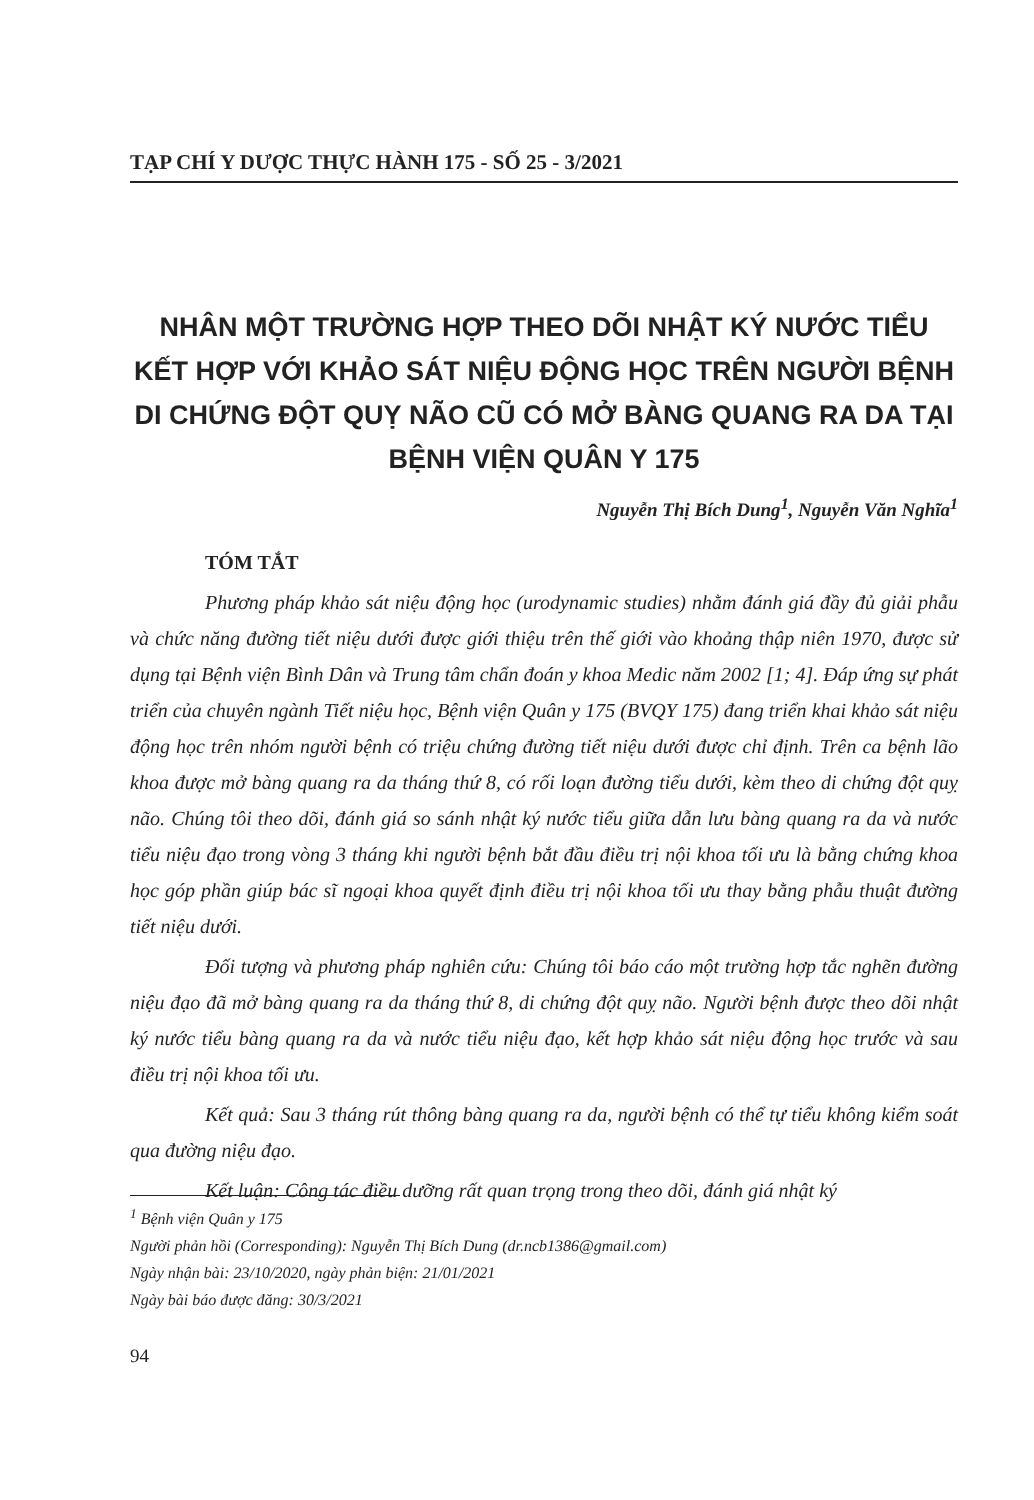TẠP CHÍ Y DƯỢC THỰC HÀNH 175 - SỐ 25 - 3/2021
NHÂN MỘT TRƯỜNG HỢP THEO DÕI NHẬT KÝ NƯỚC TIỂU KẾT HỢP VỚI KHẢO SÁT NIỆU ĐỘNG HỌC TRÊN NGƯỜI BỆNH DI CHỨNG ĐỘT QUỴ NÃO CŨ CÓ MỞ BÀNG QUANG RA DA TẠI BỆNH VIỆN QUÂN Y 175
Nguyễn Thị Bích Dung<sup>1</sup>, Nguyễn Văn Nghĩa<sup>1</sup>
TÓM TẮT
Phương pháp khảo sát niệu động học (urodynamic studies) nhằm đánh giá đầy đủ giải phẫu và chức năng đường tiết niệu dưới được giới thiệu trên thế giới vào khoảng thập niên 1970, được sử dụng tại Bệnh viện Bình Dân và Trung tâm chẩn đoán y khoa Medic năm 2002 [1; 4]. Đáp ứng sự phát triển của chuyên ngành Tiết niệu học, Bệnh viện Quân y 175 (BVQY 175) đang triển khai khảo sát niệu động học trên nhóm người bệnh có triệu chứng đường tiết niệu dưới được chỉ định. Trên ca bệnh lão khoa được mở bàng quang ra da tháng thứ 8, có rối loạn đường tiểu dưới, kèm theo di chứng đột quỵ não. Chúng tôi theo dõi, đánh giá so sánh nhật ký nước tiểu giữa dẫn lưu bàng quang ra da và nước tiểu niệu đạo trong vòng 3 tháng khi người bệnh bắt đầu điều trị nội khoa tối ưu là bằng chứng khoa học góp phần giúp bác sĩ ngoại khoa quyết định điều trị nội khoa tối ưu thay bằng phẫu thuật đường tiết niệu dưới.
Đối tượng và phương pháp nghiên cứu: Chúng tôi báo cáo một trường hợp tắc nghẽn đường niệu đạo đã mở bàng quang ra da tháng thứ 8, di chứng đột quỵ não. Người bệnh được theo dõi nhật ký nước tiểu bàng quang ra da và nước tiểu niệu đạo, kết hợp khảo sát niệu động học trước và sau điều trị nội khoa tối ưu.
Kết quả: Sau 3 tháng rút thông bàng quang ra da, người bệnh có thể tự tiểu không kiểm soát qua đường niệu đạo.
Kết luận: Công tác điều dưỡng rất quan trọng trong theo dõi, đánh giá nhật ký
<sup>1</sup> Bệnh viện Quân y 175
Người phản hồi (Corresponding): Nguyễn Thị Bích Dung (dr.ncb1386@gmail.com)
Ngày nhận bài: 23/10/2020, ngày phản biện: 21/01/2021
Ngày bài báo được đăng: 30/3/2021
94